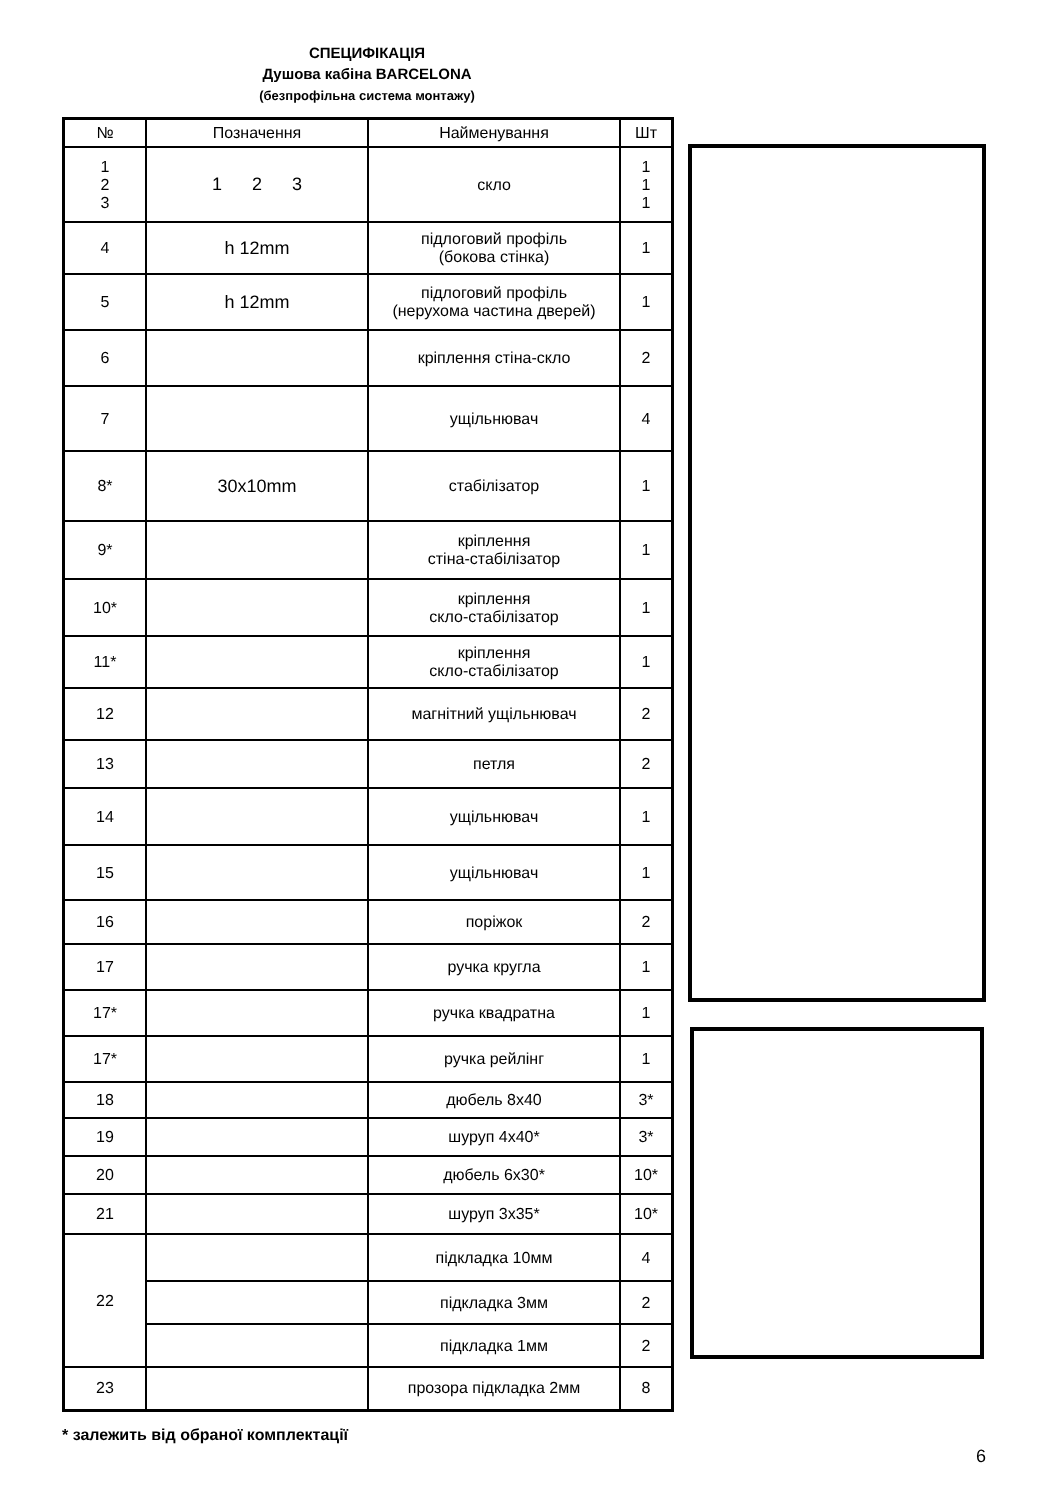СПЕЦИФІКАЦІЯ
Душова кабіна BARCELONA
(безпрофільна система монтажу)
| № | Позначення | Найменування | Шт |
| --- | --- | --- | --- |
| 1 2 3 | 1 2 3 | скло | 1 1 1 |
| 4 | h 12mm | підлоговий профіль (бокова стінка) | 1 |
| 5 | h 12mm | підлоговий профіль (нерухома частина дверей) | 1 |
| 6 | | кріплення стіна-скло | 2 |
| 7 | | ущільнювач | 4 |
| 8* | 30x10mm | стабілізатор | 1 |
| 9* | | кріплення стіна-стабілізатор | 1 |
| 10* | | кріплення скло-стабілізатор | 1 |
| 11* | | кріплення скло-стабілізатор | 1 |
| 12 | | магнітний ущільнювач | 2 |
| 13 | | петля | 2 |
| 14 | | ущільнювач | 1 |
| 15 | | ущільнювач | 1 |
| 16 | | поріжок | 2 |
| 17 | | ручка кругла | 1 |
| 17* | | ручка квадратна | 1 |
| 17* | | ручка рейлінг | 1 |
| 18 | | дюбель 8x40 | 3* |
| 19 | | шуруп 4x40* | 3* |
| 20 | | дюбель 6x30* | 10* |
| 21 | | шуруп 3x35* | 10* |
| 22 | | підкладка 10мм | 4 |
| | | підкладка 3мм | 2 |
| | | підкладка 1мм | 2 |
| 23 | | прозора підкладка 2мм | 8 |
* залежить від обраної комплектації
6